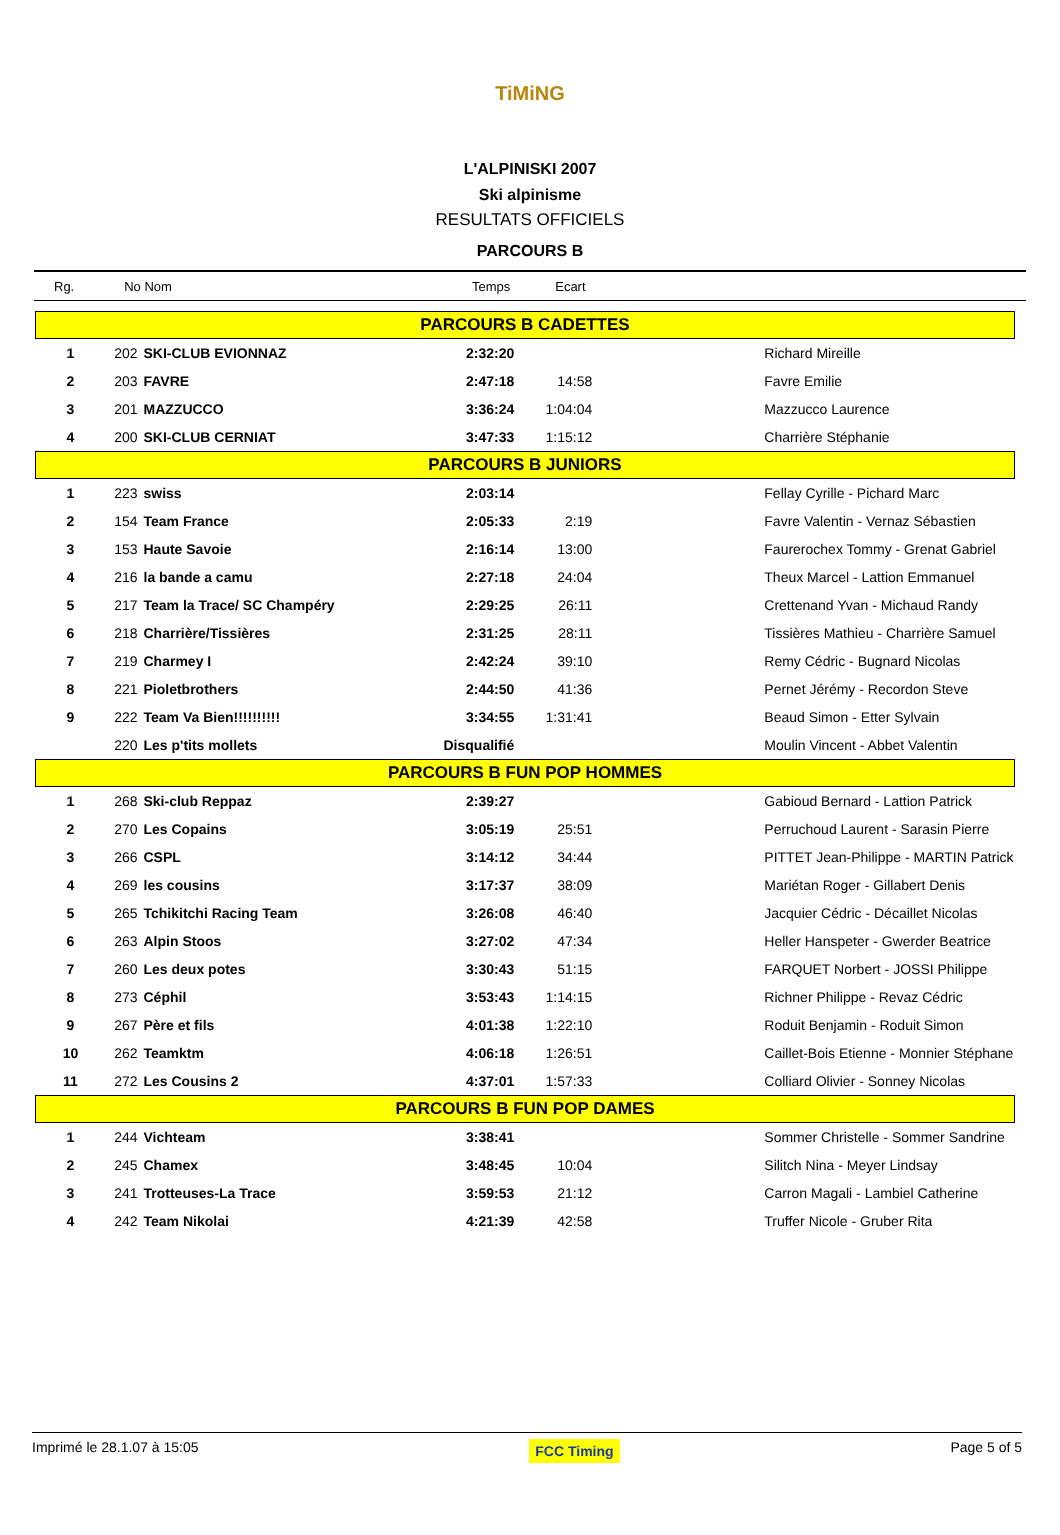TiMiNG
L'ALPINISKI 2007
Ski alpinisme
RESULTATS OFFICIELS
PARCOURS B
Rg. No Nom Temps Ecart
| PARCOURS B CADETTES | | | | | |
| 1 | 202 | SKI-CLUB EVIONNAZ | 2:32:20 | | Richard Mireille |
| 2 | 203 | FAVRE | 2:47:18 | 14:58 | Favre Emilie |
| 3 | 201 | MAZZUCCO | 3:36:24 | 1:04:04 | Mazzucco Laurence |
| 4 | 200 | SKI-CLUB CERNIAT | 3:47:33 | 1:15:12 | Charrière Stéphanie |
| PARCOURS B JUNIORS | | | | | |
| 1 | 223 | swiss | 2:03:14 | | Fellay Cyrille - Pichard Marc |
| 2 | 154 | Team France | 2:05:33 | 2:19 | Favre Valentin - Vernaz Sébastien |
| 3 | 153 | Haute Savoie | 2:16:14 | 13:00 | Faurerochex Tommy - Grenat Gabriel |
| 4 | 216 | la bande a camu | 2:27:18 | 24:04 | Theux Marcel - Lattion Emmanuel |
| 5 | 217 | Team la Trace/ SC Champéry | 2:29:25 | 26:11 | Crettenand Yvan - Michaud Randy |
| 6 | 218 | Charrière/Tissières | 2:31:25 | 28:11 | Tissières Mathieu - Charrière Samuel |
| 7 | 219 | Charmey I | 2:42:24 | 39:10 | Remy Cédric - Bugnard Nicolas |
| 8 | 221 | Pioletbrothers | 2:44:50 | 41:36 | Pernet Jérémy - Recordon Steve |
| 9 | 222 | Team Va Bien!!!!!!!!!! | 3:34:55 | 1:31:41 | Beaud Simon - Etter Sylvain |
| | 220 | Les p'tits mollets | Disqualifié | | Moulin Vincent - Abbet Valentin |
| PARCOURS B FUN POP HOMMES | | | | | |
| 1 | 268 | Ski-club Reppaz | 2:39:27 | | Gabioud Bernard - Lattion Patrick |
| 2 | 270 | Les Copains | 3:05:19 | 25:51 | Perruchoud Laurent - Sarasin Pierre |
| 3 | 266 | CSPL | 3:14:12 | 34:44 | PITTET Jean-Philippe - MARTIN Patrick |
| 4 | 269 | les cousins | 3:17:37 | 38:09 | Mariétan Roger - Gillabert Denis |
| 5 | 265 | Tchikitchi Racing Team | 3:26:08 | 46:40 | Jacquier Cédric - Décaillet Nicolas |
| 6 | 263 | Alpin Stoos | 3:27:02 | 47:34 | Heller Hanspeter - Gwerder Beatrice |
| 7 | 260 | Les deux potes | 3:30:43 | 51:15 | FARQUET Norbert - JOSSI Philippe |
| 8 | 273 | Céphil | 3:53:43 | 1:14:15 | Richner Philippe - Revaz Cédric |
| 9 | 267 | Père et fils | 4:01:38 | 1:22:10 | Roduit Benjamin - Roduit Simon |
| 10 | 262 | Teamktm | 4:06:18 | 1:26:51 | Caillet-Bois Etienne - Monnier Stéphane |
| 11 | 272 | Les Cousins 2 | 4:37:01 | 1:57:33 | Colliard Olivier - Sonney Nicolas |
| PARCOURS B FUN POP DAMES | | | | | |
| 1 | 244 | Vichteam | 3:38:41 | | Sommer Christelle - Sommer Sandrine |
| 2 | 245 | Chamex | 3:48:45 | 10:04 | Silitch Nina - Meyer Lindsay |
| 3 | 241 | Trotteuses-La Trace | 3:59:53 | 21:12 | Carron Magali - Lambiel Catherine |
| 4 | 242 | Team Nikolai | 4:21:39 | 42:58 | Truffer Nicole - Gruber Rita |
Imprimé le 28.1.07 à 15:05 FCC Timing Page 5 of 5